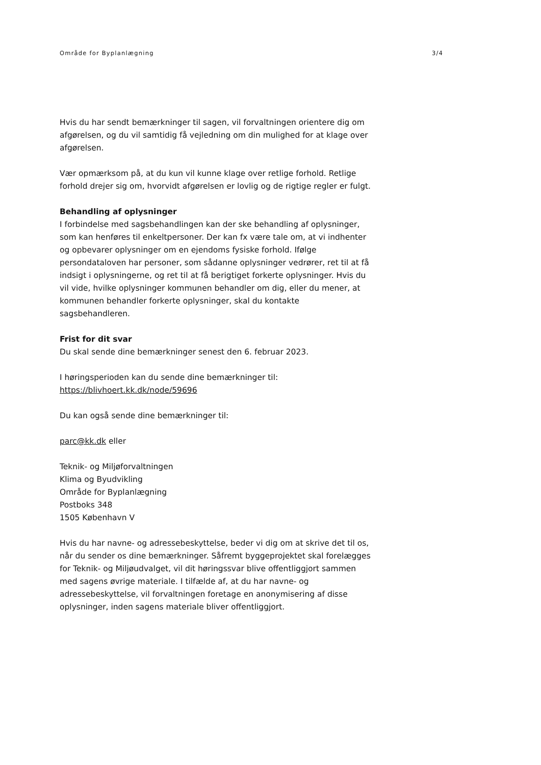Område for Byplanlægning 3/4
Hvis du har sendt bemærkninger til sagen, vil forvaltningen orientere dig om afgørelsen, og du vil samtidig få vejledning om din mulighed for at klage over afgørelsen.
Vær opmærksom på, at du kun vil kunne klage over retlige forhold. Retlige forhold drejer sig om, hvorvidt afgørelsen er lovlig og de rigtige regler er fulgt.
Behandling af oplysninger
I forbindelse med sagsbehandlingen kan der ske behandling af oplysninger, som kan henføres til enkeltpersoner. Der kan fx være tale om, at vi indhenter og opbevarer oplysninger om en ejendoms fysiske forhold. Ifølge persondataloven har personer, som sådanne oplysninger vedrører, ret til at få indsigt i oplysningerne, og ret til at få berigtiget forkerte oplysninger. Hvis du vil vide, hvilke oplysninger kommunen behandler om dig, eller du mener, at kommunen behandler forkerte oplysninger, skal du kontakte sagsbehandleren.
Frist for dit svar
Du skal sende dine bemærkninger senest den 6. februar 2023.
I høringsperioden kan du sende dine bemærkninger til:
https://blivhoert.kk.dk/node/59696
Du kan også sende dine bemærkninger til:
parc@kk.dk eller
Teknik- og Miljøforvaltningen
Klima og Byudvikling
Område for Byplanlægning
Postboks 348
1505 København V
Hvis du har navne- og adressebeskyttelse, beder vi dig om at skrive det til os, når du sender os dine bemærkninger. Såfremt byggeprojektet skal forelægges for Teknik- og Miljøudvalget, vil dit høringssvar blive offentliggjort sammen med sagens øvrige materiale. I tilfælde af, at du har navne- og adressebeskyttelse, vil forvaltningen foretage en anonymisering af disse oplysninger, inden sagens materiale bliver offentliggjort.